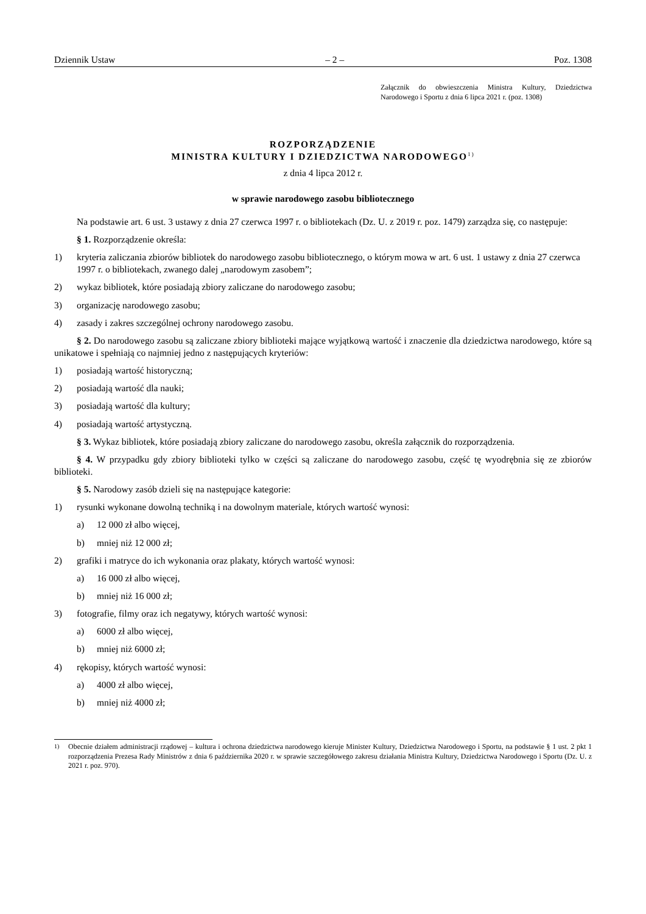Dziennik Ustaw – 2 – Poz. 1308
Załącznik do obwieszczenia Ministra Kultury, Dziedzictwa Narodowego i Sportu z dnia 6 lipca 2021 r. (poz. 1308)
ROZPORZĄDZENIE
MINISTRA KULTURY I DZIEDZICTWA NARODOWEGO<sup>1)</sup>
z dnia 4 lipca 2012 r.
w sprawie narodowego zasobu bibliotecznego
Na podstawie art. 6 ust. 3 ustawy z dnia 27 czerwca 1997 r. o bibliotekach (Dz. U. z 2019 r. poz. 1479) zarządza się, co następuje:
§ 1. Rozporządzenie określa:
1) kryteria zaliczania zbiorów bibliotek do narodowego zasobu bibliotecznego, o którym mowa w art. 6 ust. 1 ustawy z dnia 27 czerwca 1997 r. o bibliotekach, zwanego dalej „narodowym zasobem”;
2) wykaz bibliotek, które posiadają zbiory zaliczane do narodowego zasobu;
3) organizację narodowego zasobu;
4) zasady i zakres szczególnej ochrony narodowego zasobu.
§ 2. Do narodowego zasobu są zaliczane zbiory biblioteki mające wyjątkową wartość i znaczenie dla dziedzictwa narodowego, które są unikatowe i spełniają co najmniej jedno z następujących kryteriów:
1) posiadają wartość historyczną;
2) posiadają wartość dla nauki;
3) posiadają wartość dla kultury;
4) posiadają wartość artystyczną.
§ 3. Wykaz bibliotek, które posiadają zbiory zaliczane do narodowego zasobu, określa załącznik do rozporządzenia.
§ 4. W przypadku gdy zbiory biblioteki tylko w części są zaliczane do narodowego zasobu, część tę wyodrębnia się ze zbiorów biblioteki.
§ 5. Narodowy zasób dzieli się na następujące kategorie:
1) rysunki wykonane dowolną techniką i na dowolnym materiale, których wartość wynosi:
a) 12 000 zł albo więcej,
b) mniej niż 12 000 zł;
2) grafiki i matryce do ich wykonania oraz plakaty, których wartość wynosi:
a) 16 000 zł albo więcej,
b) mniej niż 16 000 zł;
3) fotografie, filmy oraz ich negatywy, których wartość wynosi:
a) 6000 zł albo więcej,
b) mniej niż 6000 zł;
4) rękopisy, których wartość wynosi:
a) 4000 zł albo więcej,
b) mniej niż 4000 zł;
<sup>1)</sup> Obecnie działem administracji rządowej – kultura i ochrona dziedzictwa narodowego kieruje Minister Kultury, Dziedzictwa Narodowego i Sportu, na podstawie § 1 ust. 2 pkt 1 rozporządzenia Prezesa Rady Ministrów z dnia 6 października 2020 r. w sprawie szczegółowego zakresu działania Ministra Kultury, Dziedzictwa Narodowego i Sportu (Dz. U. z 2021 r. poz. 970).